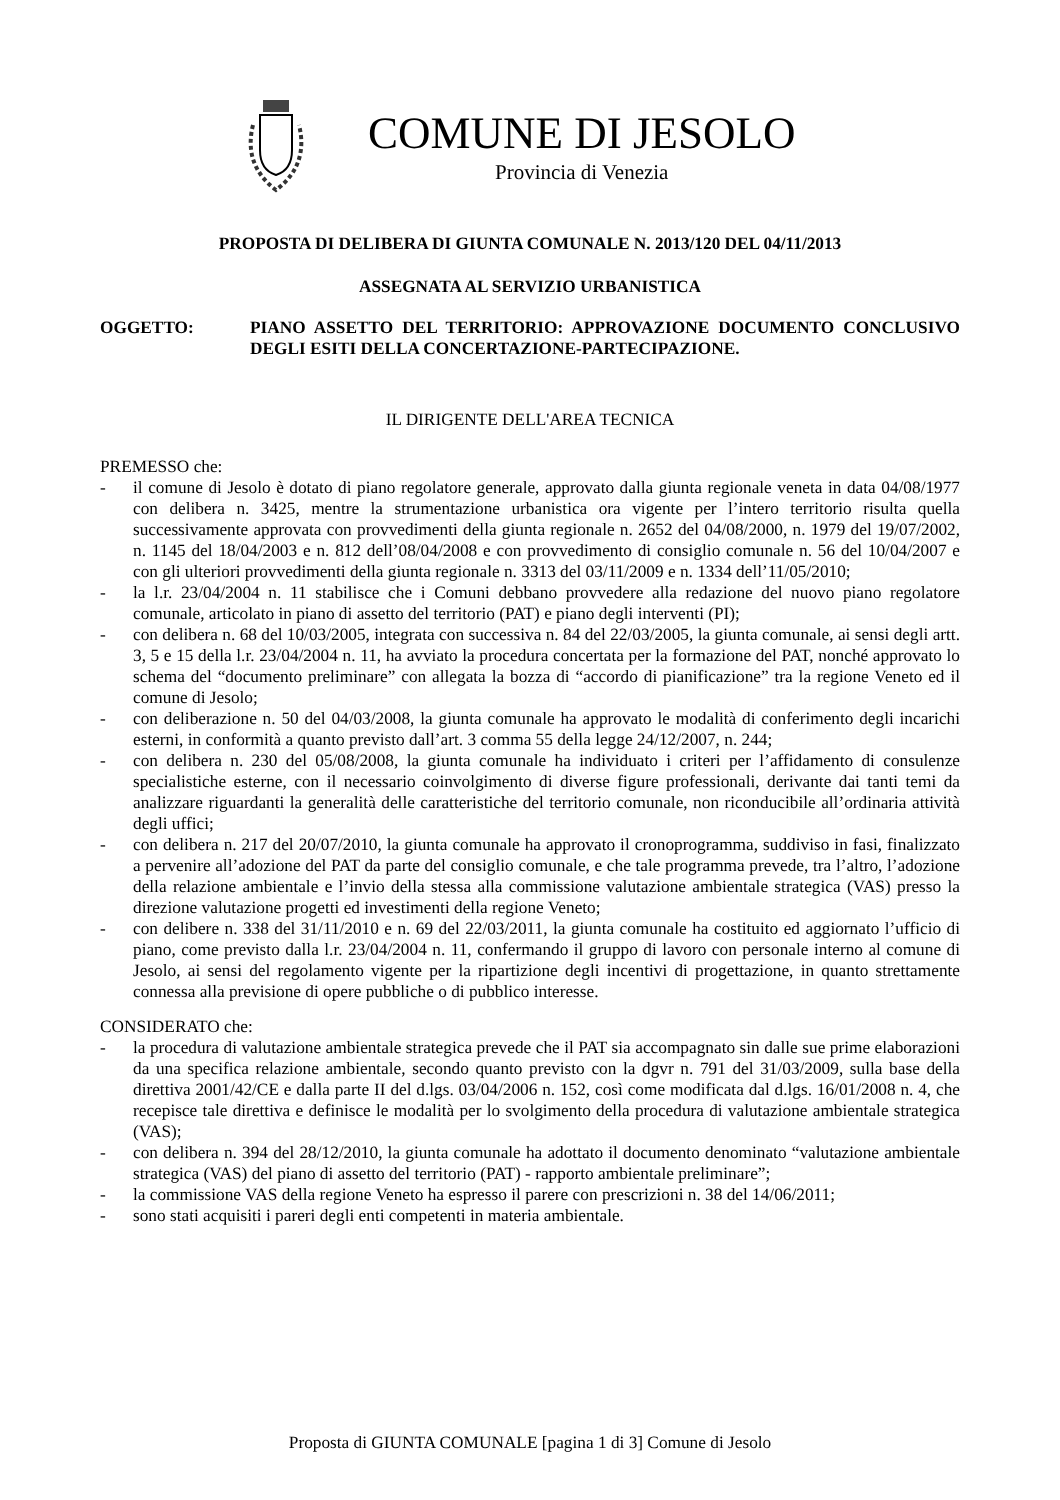COMUNE DI JESOLO
Provincia di Venezia
PROPOSTA DI DELIBERA DI GIUNTA COMUNALE N. 2013/120 DEL 04/11/2013
ASSEGNATA AL SERVIZIO URBANISTICA
OGGETTO: PIANO ASSETTO DEL TERRITORIO: APPROVAZIONE DOCUMENTO CONCLUSIVO DEGLI ESITI DELLA CONCERTAZIONE-PARTECIPAZIONE.
IL DIRIGENTE DELL'AREA TECNICA
PREMESSO che:
- il comune di Jesolo è dotato di piano regolatore generale, approvato dalla giunta regionale veneta in data 04/08/1977 con delibera n. 3425, mentre la strumentazione urbanistica ora vigente per l’intero territorio risulta quella successivamente approvata con provvedimenti della giunta regionale n. 2652 del 04/08/2000, n. 1979 del 19/07/2002, n. 1145 del 18/04/2003 e n. 812 dell’08/04/2008 e con provvedimento di consiglio comunale n. 56 del 10/04/2007 e con gli ulteriori provvedimenti della giunta regionale n. 3313 del 03/11/2009 e n. 1334 dell’11/05/2010;
- la l.r. 23/04/2004 n. 11 stabilisce che i Comuni debbano provvedere alla redazione del nuovo piano regolatore comunale, articolato in piano di assetto del territorio (PAT) e piano degli interventi (PI);
- con delibera n. 68 del 10/03/2005, integrata con successiva n. 84 del 22/03/2005, la giunta comunale, ai sensi degli artt. 3, 5 e 15 della l.r. 23/04/2004 n. 11, ha avviato la procedura concertata per la formazione del PAT, nonché approvato lo schema del “documento preliminare” con allegata la bozza di “accordo di pianificazione” tra la regione Veneto ed il comune di Jesolo;
- con deliberazione n. 50 del 04/03/2008, la giunta comunale ha approvato le modalità di conferimento degli incarichi esterni, in conformità a quanto previsto dall’art. 3 comma 55 della legge 24/12/2007, n. 244;
- con delibera n. 230 del 05/08/2008, la giunta comunale ha individuato i criteri per l’affidamento di consulenze specialistiche esterne, con il necessario coinvolgimento di diverse figure professionali, derivante dai tanti temi da analizzare riguardanti la generalità delle caratteristiche del territorio comunale, non riconducibile all’ordinaria attività degli uffici;
- con delibera n. 217 del 20/07/2010, la giunta comunale ha approvato il cronoprogramma, suddiviso in fasi, finalizzato a pervenire all’adozione del PAT da parte del consiglio comunale, e che tale programma prevede, tra l’altro, l’adozione della relazione ambientale e l’invio della stessa alla commissione valutazione ambientale strategica (VAS) presso la direzione valutazione progetti ed investimenti della regione Veneto;
- con delibere n. 338 del 31/11/2010 e n. 69 del 22/03/2011, la giunta comunale ha costituito ed aggiornato l’ufficio di piano, come previsto dalla l.r. 23/04/2004 n. 11, confermando il gruppo di lavoro con personale interno al comune di Jesolo, ai sensi del regolamento vigente per la ripartizione degli incentivi di progettazione, in quanto strettamente connessa alla previsione di opere pubbliche o di pubblico interesse.
CONSIDERATO che:
- la procedura di valutazione ambientale strategica prevede che il PAT sia accompagnato sin dalle sue prime elaborazioni da una specifica relazione ambientale, secondo quanto previsto con la dgvr n. 791 del 31/03/2009, sulla base della direttiva 2001/42/CE e dalla parte II del d.lgs. 03/04/2006 n. 152, così come modificata dal d.lgs. 16/01/2008 n. 4, che recepisce tale direttiva e definisce le modalità per lo svolgimento della procedura di valutazione ambientale strategica (VAS);
- con delibera n. 394 del 28/12/2010, la giunta comunale ha adottato il documento denominato “valutazione ambientale strategica (VAS) del piano di assetto del territorio (PAT) - rapporto ambientale preliminare”;
- la commissione VAS della regione Veneto ha espresso il parere con prescrizioni n. 38 del 14/06/2011;
- sono stati acquisiti i pareri degli enti competenti in materia ambientale.
Proposta di GIUNTA COMUNALE [pagina 1 di 3] Comune di Jesolo